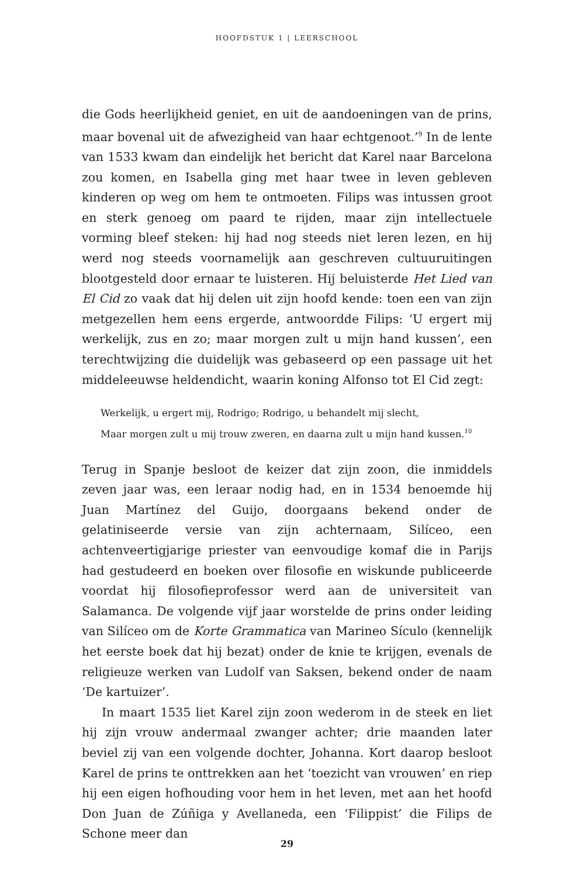HOOFDSTUK 1 | LEERSCHOOL
die Gods heerlijkheid geniet, en uit de aandoeningen van de prins, maar bovenal uit de afwezigheid van haar echtgenoot.’<sup>9</sup> In de lente van 1533 kwam dan eindelijk het bericht dat Karel naar Barcelona zou komen, en Isabella ging met haar twee in leven gebleven kinderen op weg om hem te ontmoeten. Filips was intussen groot en sterk genoeg om paard te rijden, maar zijn intellectuele vorming bleef steken: hij had nog steeds niet leren lezen, en hij werd nog steeds voornamelijk aan geschreven cultuuruitingen blootgesteld door ernaar te luisteren. Hij beluisterde Het Lied van El Cid zo vaak dat hij delen uit zijn hoofd kende: toen een van zijn metgezellen hem eens ergerde, antwoordde Filips: ‘U ergert mij werkelijk, zus en zo; maar morgen zult u mijn hand kussen’, een terechtwijzing die duidelijk was gebaseerd op een passage uit het middeleeuwse heldendicht, waarin koning Alfonso tot El Cid zegt:
Werkelijk, u ergert mij, Rodrigo; Rodrigo, u behandelt mij slecht,
Maar morgen zult u mij trouw zweren, en daarna zult u mijn hand kussen.<sup>10</sup>
Terug in Spanje besloot de keizer dat zijn zoon, die inmiddels zeven jaar was, een leraar nodig had, en in 1534 benoemde hij Juan Martínez del Guijo, doorgaans bekend onder de gelatiniseerde versie van zijn achternaam, Silíceo, een achtenveertigjarige priester van eenvoudige komaf die in Parijs had gestudeerd en boeken over filosofie en wiskun­de publiceerde voordat hij filosofieprofessor werd aan de universiteit van Salamanca. De volgende vijf jaar worstelde de prins onder leiding van Silíceo om de Korte Grammatica van Marineo Sículo (kennelijk het eerste boek dat hij bezat) onder de knie te krijgen, evenals de reli­gieuze werken van Ludolf van Saksen, bekend onder de naam ‘De kar­tuizer’.
In maart 1535 liet Karel zijn zoon wederom in de steek en liet hij zijn vrouw andermaal zwanger achter; drie maanden later beviel zij van een volgende dochter, Johanna. Kort daarop besloot Karel de prins te onttrekken aan het ‘toezicht van vrouwen’ en riep hij een ei­gen hofhouding voor hem in het leven, met aan het hoofd Don Juan de Zúñiga y Avellaneda, een ‘Filippist’ die Filips de Schone meer dan
29